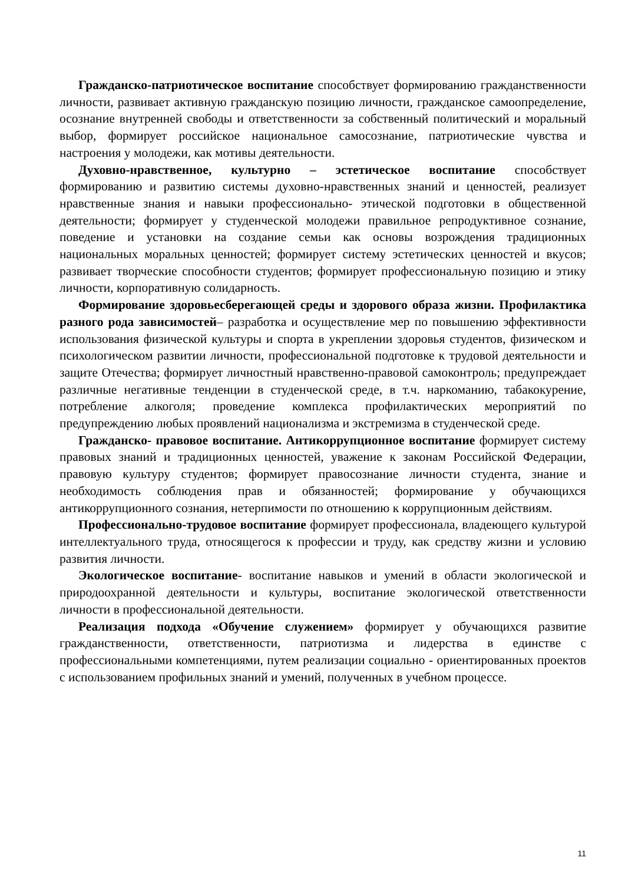Гражданско-патриотическое воспитание способствует формированию гражданственности личности, развивает активную гражданскую позицию личности, гражданское самоопределение, осознание внутренней свободы и ответственности за собственный политический и моральный выбор, формирует российское национальное самосознание, патриотические чувства и настроения у молодежи, как мотивы деятельности.
Духовно-нравственное, культурно – эстетическое воспитание способствует формированию и развитию системы духовно-нравственных знаний и ценностей, реализует нравственные знания и навыки профессионально- этической подготовки в общественной деятельности; формирует у студенческой молодежи правильное репродуктивное сознание, поведение и установки на создание семьи как основы возрождения традиционных национальных моральных ценностей; формирует систему эстетических ценностей и вкусов; развивает творческие способности студентов; формирует профессиональную позицию и этику личности, корпоративную солидарность.
Формирование здоровьесберегающей среды и здорового образа жизни. Профилактика разного рода зависимостей– разработка и осуществление мер по повышению эффективности использования физической культуры и спорта в укреплении здоровья студентов, физическом и психологическом развитии личности, профессиональной подготовке к трудовой деятельности и защите Отечества; формирует личностный нравственно-правовой самоконтроль; предупреждает различные негативные тенденции в студенческой среде, в т.ч. наркоманию, табакокурение, потребление алкоголя; проведение комплекса профилактических мероприятий по предупреждению любых проявлений национализма и экстремизма в студенческой среде.
Гражданско- правовое воспитание. Антикоррупционное воспитание формирует систему правовых знаний и традиционных ценностей, уважение к законам Российской Федерации, правовую культуру студентов; формирует правосознание личности студента, знание и необходимость соблюдения прав и обязанностей; формирование у обучающихся антикоррупционного сознания, нетерпимости по отношению к коррупционным действиям.
Профессионально-трудовое воспитание формирует профессионала, владеющего культурой интеллектуального труда, относящегося к профессии и труду, как средству жизни и условию развития личности.
Экологическое воспитание- воспитание навыков и умений в области экологической и природоохранной деятельности и культуры, воспитание экологической ответственности личности в профессиональной деятельности.
Реализация подхода «Обучение служением» формирует у обучающихся развитие гражданственности, ответственности, патриотизма и лидерства в единстве с профессиональными компетенциями, путем реализации социально - ориентированных проектов с использованием профильных знаний и умений, полученных в учебном процессе.
11